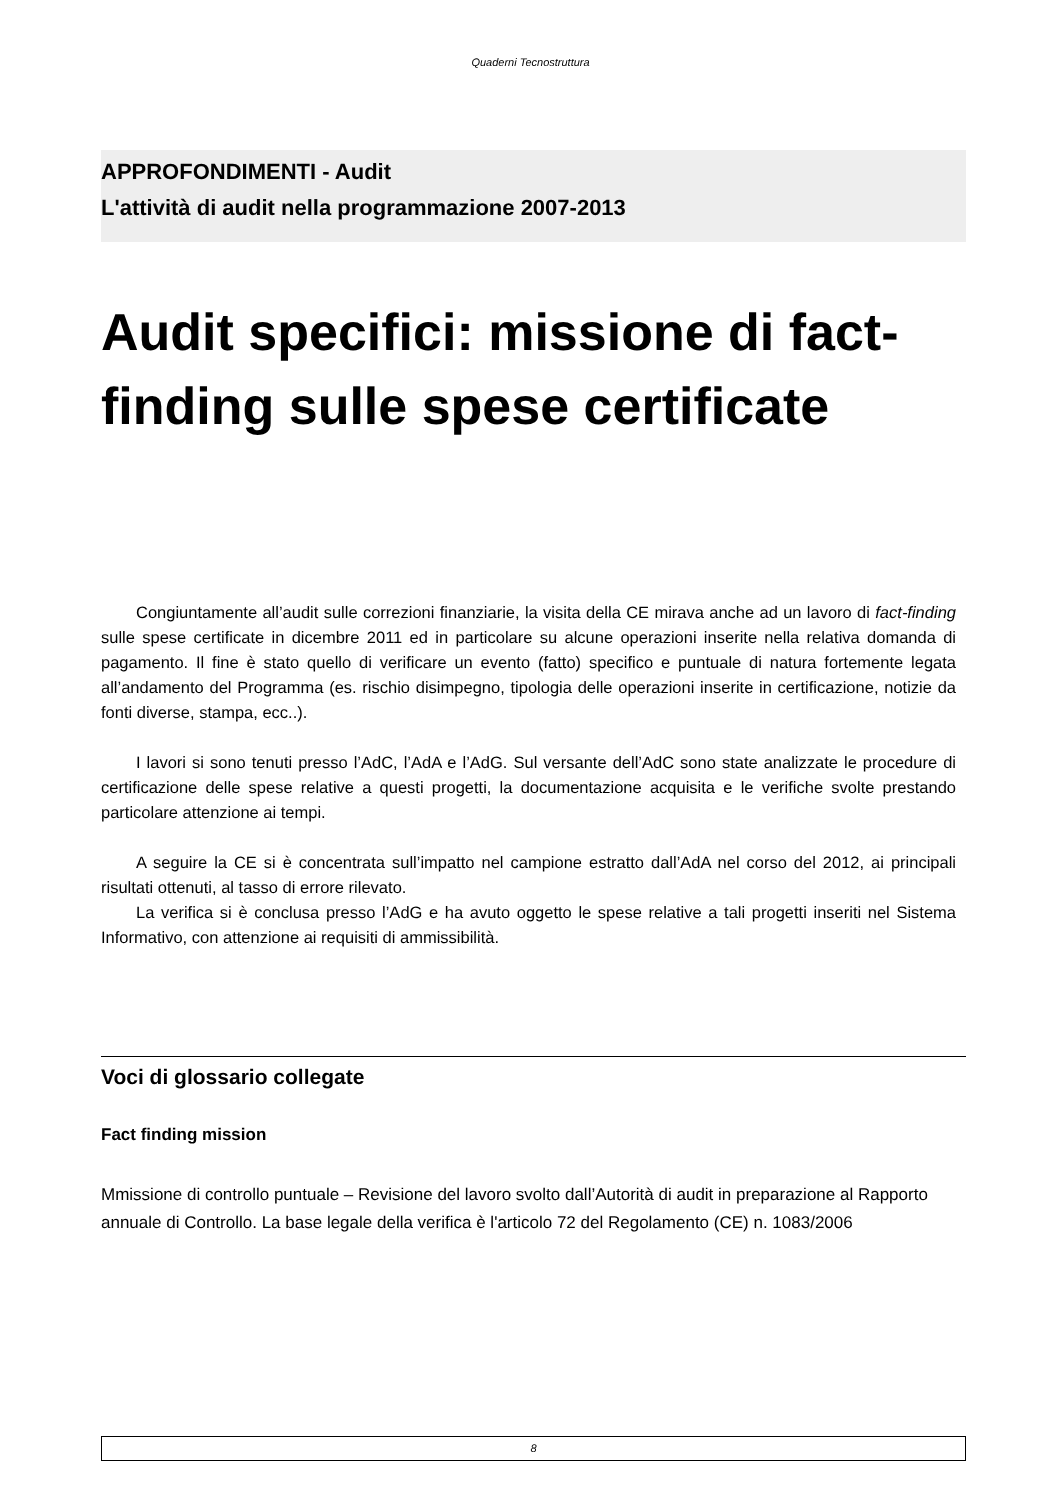Quaderni Tecnostruttura
APPROFONDIMENTI - Audit
L'attività di audit nella programmazione 2007-2013
Audit specifici: missione di fact-finding sulle spese certificate
Congiuntamente all’audit sulle correzioni finanziarie, la visita della CE mirava anche ad un lavoro di fact-finding sulle spese certificate in dicembre 2011 ed in particolare su alcune operazioni inserite nella relativa domanda di pagamento. Il fine è stato quello di verificare un evento (fatto) specifico e puntuale di natura fortemente legata all’andamento del Programma (es. rischio disimpegno, tipologia delle operazioni inserite in certificazione, notizie da fonti diverse, stampa, ecc..).
I lavori si sono tenuti presso l’AdC, l’AdA e l’AdG. Sul versante dell’AdC sono state analizzate le procedure di certificazione delle spese relative a questi progetti, la documentazione acquisita e le verifiche svolte prestando particolare attenzione ai tempi.
A seguire la CE si è concentrata sull’impatto nel campione estratto dall’AdA nel corso del 2012, ai principali risultati ottenuti, al tasso di errore rilevato.
La verifica si è conclusa presso l’AdG e ha avuto oggetto le spese relative a tali progetti inseriti nel Sistema Informativo, con attenzione ai requisiti di ammissibilità.
Voci di glossario collegate
Fact finding mission
Mmissione di controllo puntuale – Revisione del lavoro svolto dall’Autorità di audit in preparazione al Rapporto annuale di Controllo. La base legale della verifica è l'articolo 72 del Regolamento (CE) n. 1083/2006
8